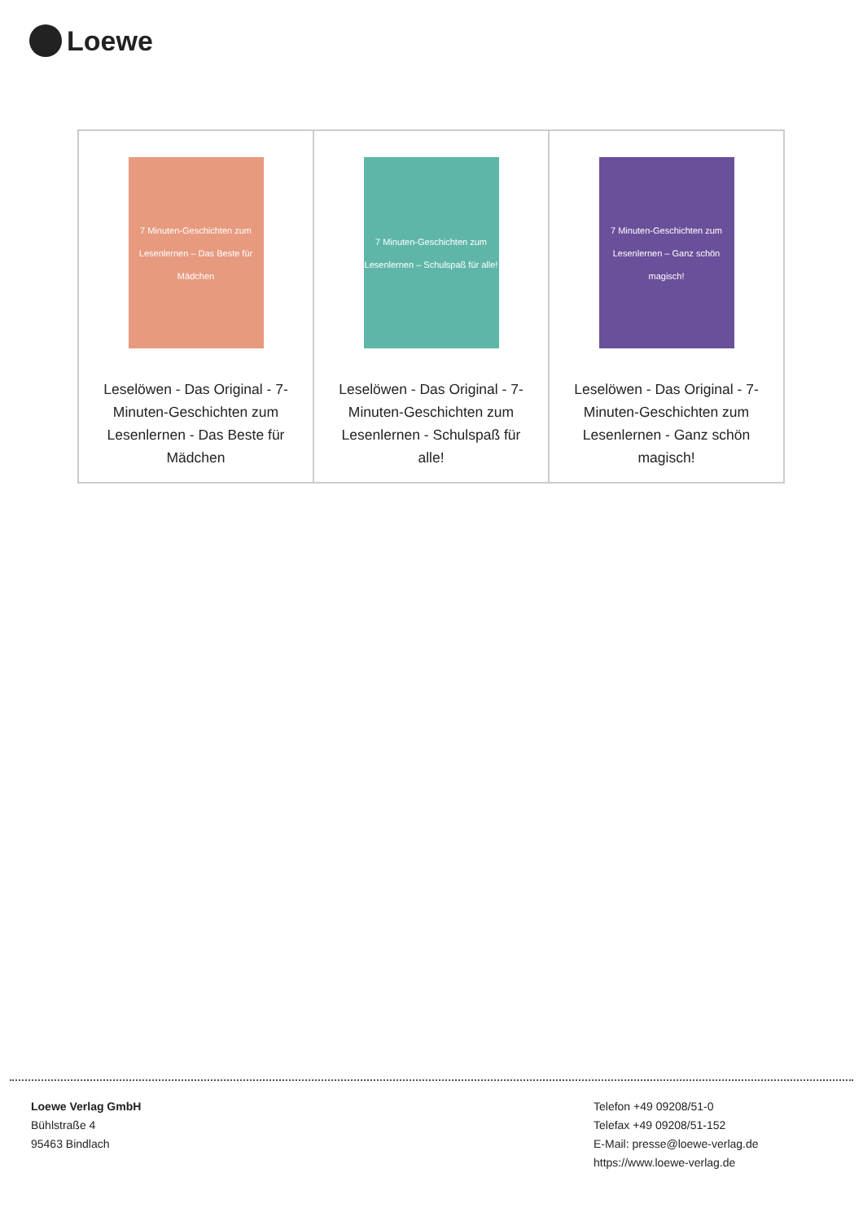Loewe
| 7 Minuten-Geschichten zum Lesenlernen – Das Beste für Mädchen Leselöwen - Das Original - 7-Minuten-Geschichten zum Lesenlernen - Das Beste für Mädchen | 7 Minuten-Geschichten zum Lesenlernen – Schulspaß für alle! Leselöwen - Das Original - 7-Minuten-Geschichten zum Lesenlernen - Schulspaß für alle! | 7 Minuten-Geschichten zum Lesenlernen – Ganz schön magisch! Leselöwen - Das Original - 7-Minuten-Geschichten zum Lesenlernen - Ganz schön magisch! |
Loewe Verlag GmbH
Bühlstraße 4
95463 Bindlach
Telefon +49 09208/51-0
Telefax +49 09208/51-152
E-Mail: presse@loewe-verlag.de
https://www.loewe-verlag.de